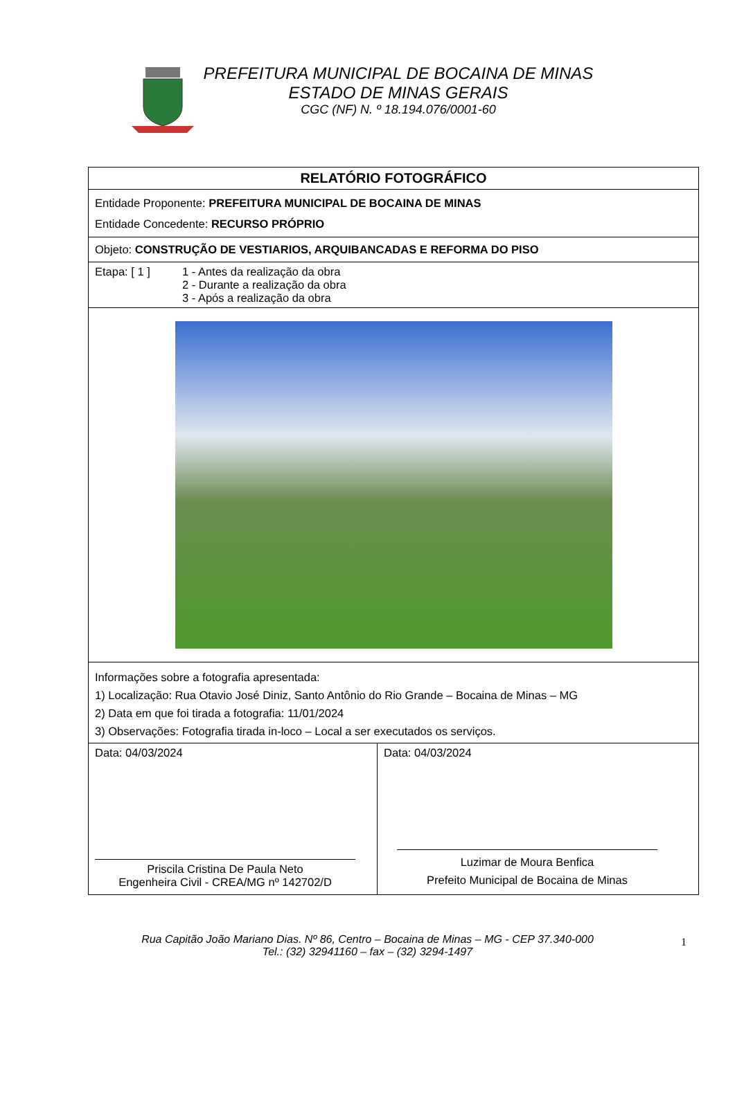PREFEITURA MUNICIPAL DE BOCAINA DE MINAS
ESTADO DE MINAS GERAIS
CGC (NF) N. º 18.194.076/0001-60
| RELATÓRIO FOTOGRÁFICO | |
| Entidade Proponente: PREFEITURA MUNICIPAL DE BOCAINA DE MINAS Entidade Concedente: RECURSO PRÓPRIO | |
| Objeto: CONSTRUÇÃO DE VESTIARIOS, ARQUIBANCADAS E REFORMA DO PISO | |
| Etapa: [ 1 ] 1 - Antes da realização da obra 2 - Durante a realização da obra 3 - Após a realização da obra | |
| Informações sobre a fotografia apresentada: 1) Localização: Rua Otavio José Diniz, Santo Antônio do Rio Grande – Bocaina de Minas – MG 2) Data em que foi tirada a fotografia: 11/01/2024 3) Observações: Fotografia tirada in-loco – Local a ser executados os serviços. | |
| Data: 04/03/2024 Priscila Cristina De Paula Neto Engenheira Civil - CREA/MG nº 142702/D | Data: 04/03/2024 Luzimar de Moura Benfica Prefeito Municipal de Bocaina de Minas |
Rua Capitão João Mariano Dias. Nº 86, Centro – Bocaina de Minas – MG - CEP 37.340-000
Tel.: (32) 32941160 – fax – (32) 3294-1497
1